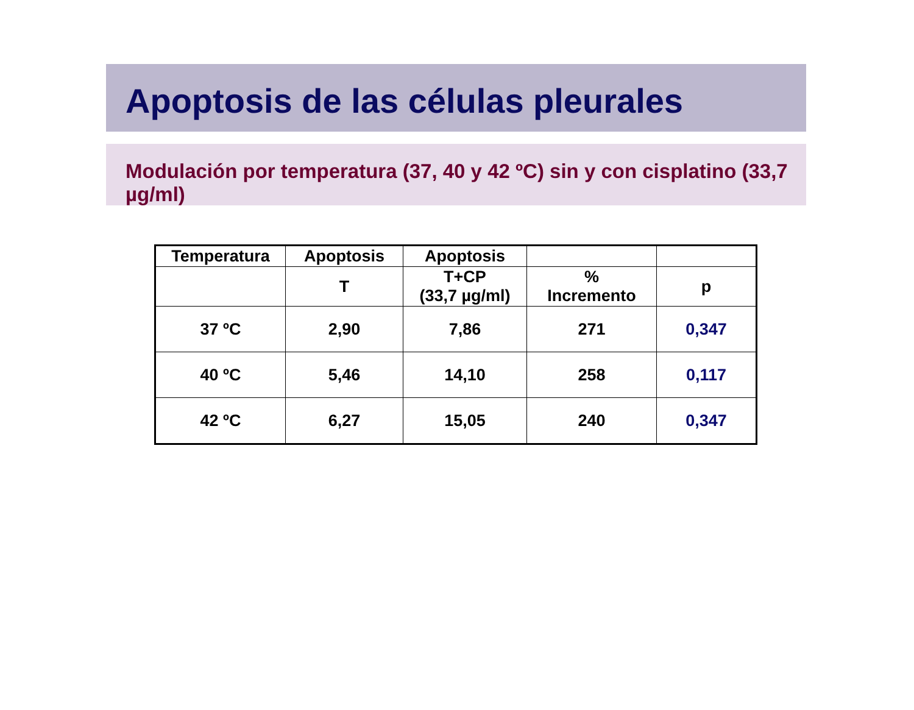Apoptosis de las células pleurales
Modulación por temperatura (37, 40 y 42 ºC) sin y con cisplatino (33,7 µg/ml)
| Temperatura | Apoptosis | Apoptosis | | |
| --- | --- | --- | --- | --- |
| | T | T+CP (33,7 µg/ml) | % Incremento | p |
| 37 ºC | 2,90 | 7,86 | 271 | 0,347 |
| 40 ºC | 5,46 | 14,10 | 258 | 0,117 |
| 42 ºC | 6,27 | 15,05 | 240 | 0,347 |